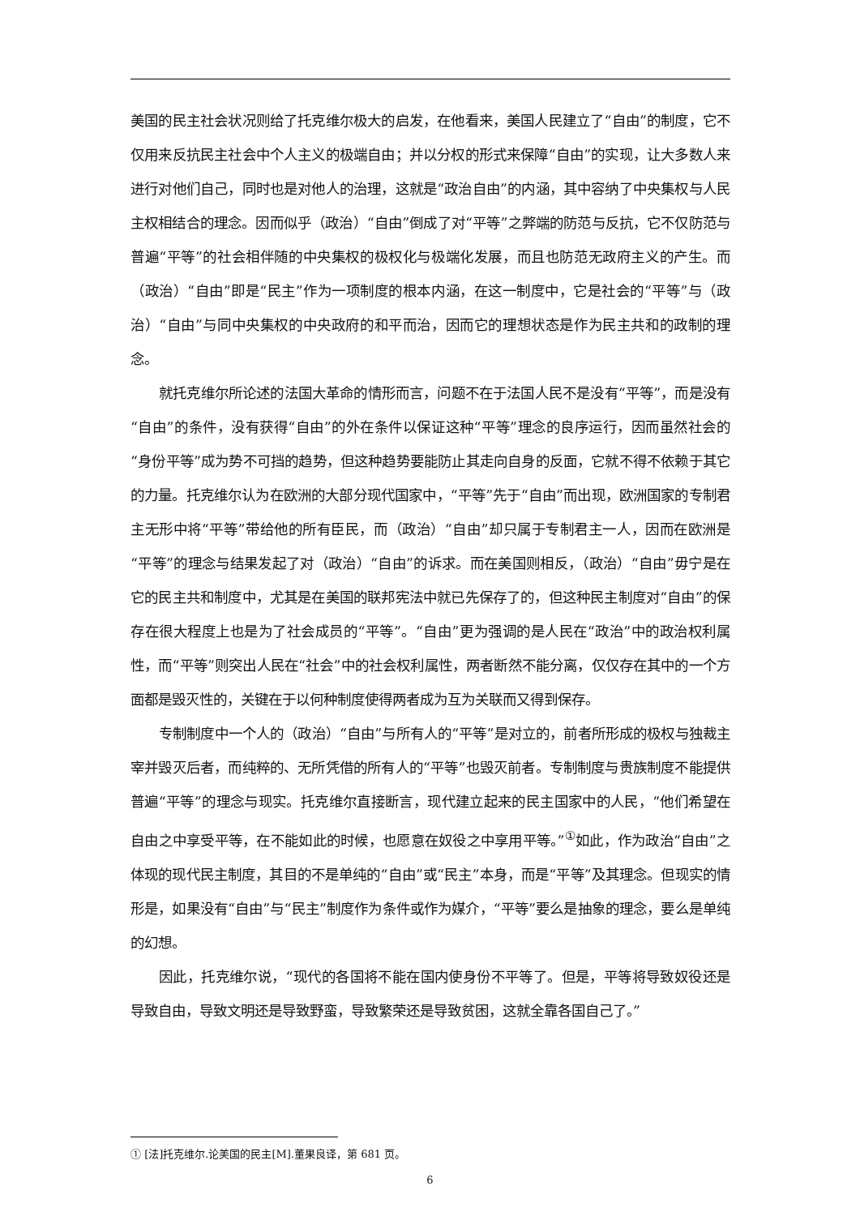美国的民主社会状况则给了托克维尔极大的启发，在他看来，美国人民建立了“自由”的制度，它不仅用来反抗民主社会中个人主义的极端自由；并以分权的形式来保障“自由”的实现，让大多数人来进行对他们自己，同时也是对他人的治理，这就是“政治自由”的内涵，其中容纳了中央集权与人民主权相结合的理念。因而似乎（政治）“自由”倒成了对“平等”之弊端的防范与反抗，它不仅防范与普遍“平等”的社会相伴随的中央集权的极权化与极端化发展，而且也防范无政府主义的产生。而（政治）“自由”即是“民主”作为一项制度的根本内涵，在这一制度中，它是社会的“平等”与（政治）“自由”与同中央集权的中央政府的和平而治，因而它的理想状态是作为民主共和的政制的理念。
就托克维尔所论述的法国大革命的情形而言，问题不在于法国人民不是没有“平等”，而是没有“自由”的条件，没有获得“自由”的外在条件以保证这种“平等”理念的良序运行，因而虽然社会的“身份平等”成为势不可挡的趋势，但这种趋势要能防止其走向自身的反面，它就不得不依赖于其它的力量。托克维尔认为在欧洲的大部分现代国家中，“平等”先于“自由”而出现，欧洲国家的专制君主无形中将“平等”带给他的所有臣民，而（政治）“自由”却只属于专制君主一人，因而在欧洲是“平等”的理念与结果发起了对（政治）“自由”的诉求。而在美国则相反，（政治）“自由”毋宁是在它的民主共和制度中，尤其是在美国的联邦宪法中就已先保存了的，但这种民主制度对“自由”的保存在很大程度上也是为了社会成员的“平等”。“自由”更为强调的是人民在“政治”中的政治权利属性，而“平等”则突出人民在“社会”中的社会权利属性，两者断然不能分离，仅仅存在其中的一个方面都是毁灭性的，关键在于以何种制度使得两者成为互为关联而又得到保存。
专制制度中一个人的（政治）“自由”与所有人的“平等”是对立的，前者所形成的极权与独裁主宰并毁灭后者，而纯粹的、无所凭借的所有人的“平等”也毁灭前者。专制制度与贵族制度不能提供普遍“平等”的理念与现实。托克维尔直接断言，现代建立起来的民主国家中的人民，“他们希望在自由之中享受平等，在不能如此的时候，也愿意在奴役之中享用平等。”<sup>①</sup>如此，作为政治“自由”之体现的现代民主制度，其目的不是单纯的“自由”或“民主”本身，而是“平等”及其理念。但现实的情形是，如果没有“自由”与“民主”制度作为条件或作为媒介，“平等”要么是抽象的理念，要么是单纯的幻想。
因此，托克维尔说，“现代的各国将不能在国内使身份不平等了。但是，平等将导致奴役还是导致自由，导致文明还是导致野蛮，导致繁荣还是导致贫困，这就全靠各国自己了。”
① [法]托克维尔.论美国的民主[M].董果良译，第 681 页。
6